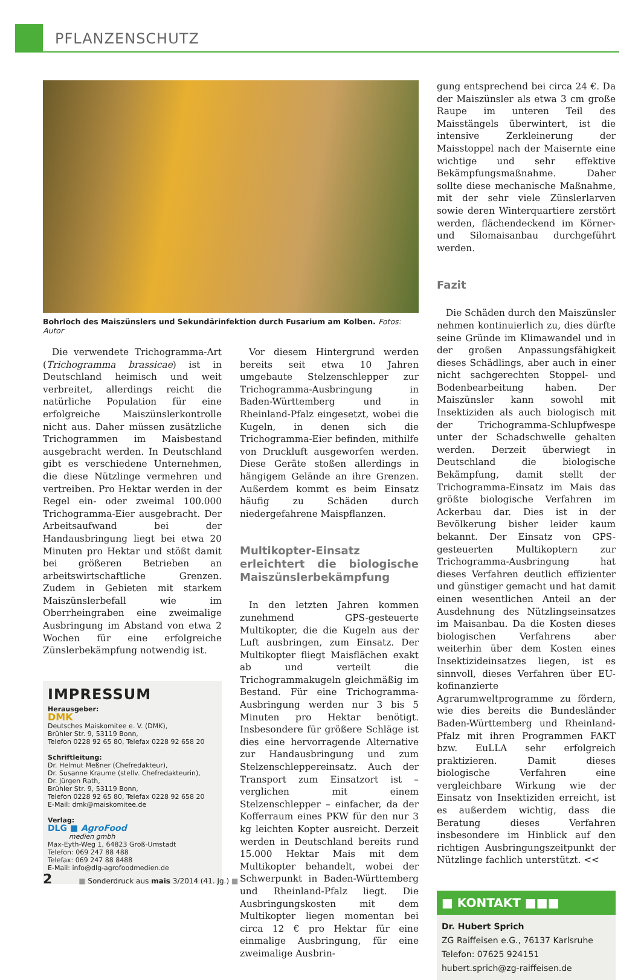PFLANZENSCHUTZ
Bohrloch des Maiszünslers und Sekundärinfektion durch Fusarium am Kolben. Fotos: Autor
Die verwendete Trichogramma-Art (Trichogramma brassicae) ist in Deutschland heimisch und weit verbreitet, allerdings reicht die natürliche Population für eine erfolgreiche Maiszünslerkontrolle nicht aus. Daher müssen zusätzliche Trichogrammen im Maisbestand ausgebracht werden. In Deutschland gibt es verschiedene Unternehmen, die diese Nützlinge vermehren und vertreiben. Pro Hektar werden in der Regel ein- oder zweimal 100.000 Trichogramma-Eier ausgebracht. Der Arbeitsaufwand bei der Handausbringung liegt bei etwa 20 Minuten pro Hektar und stößt damit bei größeren Betrieben an arbeitswirtschaftliche Grenzen. Zudem in Gebieten mit starkem Maiszünslerbefall wie im Oberrheingraben eine zweimalige Ausbringung im Abstand von etwa 2 Wochen für eine erfolgreiche Zünslerbekämpfung notwendig ist.
IMPRESSUM
Herausgeber:
DMK
Deutsches Maiskomitee e. V. (DMK),
Brühler Str. 9, 53119 Bonn,
Telefon 0228 92 65 80, Telefax 0228 92 658 20
Schriftleitung:
Dr. Helmut Meßner (Chefredakteur),
Dr. Susanne Kraume (stellv. Chefredakteurin),
Dr. Jürgen Rath,
Brühler Str. 9, 53119 Bonn,
Telefon 0228 92 65 80, Telefax 0228 92 658 20
E-Mail: dmk@maiskomitee.de
Verlag:
DLG ■ AgroFood
medien gmbh
Max-Eyth-Weg 1, 64823 Groß-Umstadt
Telefon: 069 247 88 488
Telefax: 069 247 88 8488
E-Mail: info@dlg-agrofoodmedien.de
Vor diesem Hintergrund werden bereits seit etwa 10 Jahren umgebaute Stelzenschlepper zur Trichogramma-Ausbringung in Baden-Württemberg und in Rheinland-Pfalz eingesetzt, wobei die Kugeln, in denen sich die Trichogramma-Eier befinden, mithilfe von Druckluft ausgeworfen werden. Diese Geräte stoßen allerdings in hängigem Gelände an ihre Grenzen. Außerdem kommt es beim Einsatz häufig zu Schäden durch niedergefahrene Maispflanzen.
Multikopter-Einsatz erleichtert die biologische Maiszünslerbekämpfung
In den letzten Jahren kommen zunehmend GPS-gesteuerte Multikopter, die die Kugeln aus der Luft ausbringen, zum Einsatz. Der Multikopter fliegt Maisflächen exakt ab und verteilt die Trichogrammakugeln gleichmäßig im Bestand. Für eine Trichogramma-Ausbringung werden nur 3 bis 5 Minuten pro Hektar benötigt. Insbesondere für größere Schläge ist dies eine hervorragende Alternative zur Handausbringung und zum Stelzenschleppereinsatz. Auch der Transport zum Einsatzort ist – verglichen mit einem Stelzenschlepper – einfacher, da der Kofferraum eines PKW für den nur 3 kg leichten Kopter ausreicht. Derzeit werden in Deutschland bereits rund 15.000 Hektar Mais mit dem Multikopter behandelt, wobei der Schwerpunkt in Baden-Württemberg und Rheinland-Pfalz liegt. Die Ausbringungskosten mit dem Multikopter liegen momentan bei circa 12 € pro Hektar für eine einmalige Ausbringung, für eine zweimalige Ausbrin-
gung entsprechend bei circa 24 €. Da der Maiszünsler als etwa 3 cm große Raupe im unteren Teil des Maisstängels überwintert, ist die intensive Zerkleinerung der Maisstoppel nach der Maisernte eine wichtige und sehr effektive Bekämpfungsmaßnahme. Daher sollte diese mechanische Maßnahme, mit der sehr viele Zünslerlarven sowie deren Winterquartiere zerstört werden, flächendeckend im Körner- und Silomaisanbau durchgeführt werden.
Fazit
Die Schäden durch den Maiszünsler nehmen kontinuierlich zu, dies dürfte seine Gründe im Klimawandel und in der großen Anpassungsfähigkeit dieses Schädlings, aber auch in einer nicht sachgerechten Stoppel- und Bodenbearbeitung haben. Der Maiszünsler kann sowohl mit Insektiziden als auch biologisch mit der Trichogramma-Schlupfwespe unter der Schadschwelle gehalten werden. Derzeit überwiegt in Deutschland die biologische Bekämpfung, damit stellt der Trichogramma-Einsatz im Mais das größte biologische Verfahren im Ackerbau dar. Dies ist in der Bevölkerung bisher leider kaum bekannt. Der Einsatz von GPS-gesteuerten Multikoptern zur Trichogramma-Ausbringung hat dieses Verfahren deutlich effizienter und günstiger gemacht und hat damit einen wesentlichen Anteil an der Ausdehnung des Nützlingseinsatzes im Maisanbau. Da die Kosten dieses biologischen Verfahrens aber weiterhin über dem Kosten eines Insektizideinsatzes liegen, ist es sinnvoll, dieses Verfahren über EU-kofinanzierte Agrarumweltprogramme zu fördern, wie dies bereits die Bundesländer Baden-Württemberg und Rheinland-Pfalz mit ihren Programmen FAKT bzw. EuLLA sehr erfolgreich praktizieren. Damit dieses biologische Verfahren eine vergleichbare Wirkung wie der Einsatz von Insektiziden erreicht, ist es außerdem wichtig, dass die Beratung dieses Verfahren insbesondere im Hinblick auf den richtigen Ausbringungszeitpunkt der Nützlinge fachlich unterstützt. <<
■ KONTAKT ■■■
Dr. Hubert Sprich
ZG Raiffeisen e.G., 76137 Karlsruhe
Telefon: 07625 924151
hubert.sprich@zg-raiffeisen.de
2 ■ Sonderdruck aus mais 3/2014 (41. Jg.) ■